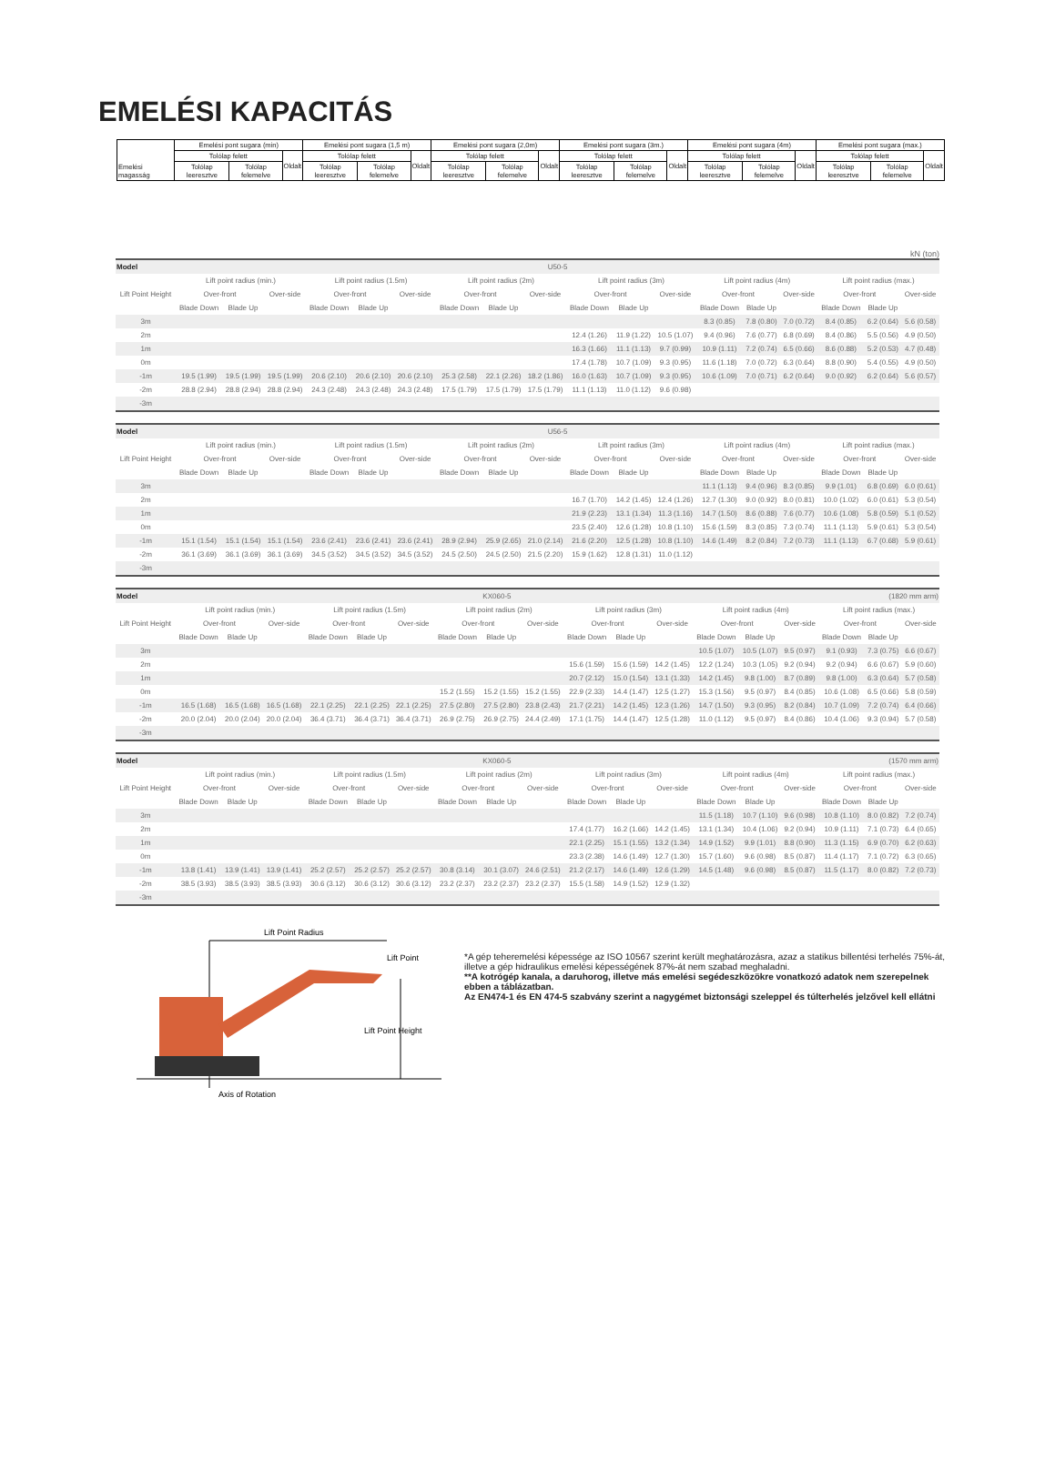EMELÉSI KAPACITÁS
| Emelési magasság | Emelési pont sugara (min) | | | Emelési pont sugara (1,5 m) | | | Emelési pont sugara (2,0m) | | | Emelési pont sugara (3m.) | | | Emelési pont sugara (4m) | | | Emelési pont sugara (max.) | | |
| | Tolólap felett | | Oldalt | Tolólap felett | | Oldalt | Tolólap felett | | Oldalt | Tolólap felett | | Oldalt | Tolólap felett | | Oldalt | Tolólap felett | | Oldalt |
| | Tolólap leeresztve | Tolólap felemelve | | Tolólap leeresztve | Tolólap felemelve | | Tolólap leeresztve | Tolólap felemelve | | Tolólap leeresztve | Tolólap felemelve | | Tolólap leeresztve | Tolólap felemelve | | Tolólap leeresztve | Tolólap felemelve | |
kN (ton)
| Model | U50-5 | | | | | | | | | | | | | | | | | |
| Lift Point Height | Lift point radius (min.) | | | Lift point radius (1.5m) | | | Lift point radius (2m) | | | Lift point radius (3m) | | | Lift point radius (4m) | | | Lift point radius (max.) | | |
| | Over-front | | Over-side | Over-front | | Over-side | Over-front | | Over-side | Over-front | | Over-side | Over-front | | Over-side | Over-front | | Over-side |
| | Blade Down | Blade Up | | Blade Down | Blade Up | | Blade Down | Blade Up | | Blade Down | Blade Up | | Blade Down | Blade Up | | Blade Down | Blade Up | |
| 3m | | | | | | | | | | | | | 8.3 (0.85) | 7.8 (0.80) | 7.0 (0.72) | 8.4 (0.85) | 6.2 (0.64) | 5.6 (0.58) |
| 2m | | | | | | | | | | 12.4 (1.26) | 11.9 (1.22) | 10.5 (1.07) | 9.4 (0.96) | 7.6 (0.77) | 6.8 (0.69) | 8.4 (0.86) | 5.5 (0.56) | 4.9 (0.50) |
| 1m | | | | | | | | | | 16.3 (1.66) | 11.1 (1.13) | 9.7 (0.99) | 10.9 (1.11) | 7.2 (0.74) | 6.5 (0.66) | 8.6 (0.88) | 5.2 (0.53) | 4.7 (0.48) |
| 0m | | | | | | | | | | 17.4 (1.78) | 10.7 (1.09) | 9.3 (0.95) | 11.6 (1.18) | 7.0 (0.72) | 6.3 (0.64) | 8.8 (0.90) | 5.4 (0.55) | 4.9 (0.50) |
| -1m | 19.5 (1.99) | 19.5 (1.99) | 19.5 (1.99) | 20.6 (2.10) | 20.6 (2.10) | 20.6 (2.10) | 25.3 (2.58) | 22.1 (2.26) | 18.2 (1.86) | 16.0 (1.63) | 10.7 (1.09) | 9.3 (0.95) | 10.6 (1.09) | 7.0 (0.71) | 6.2 (0.64) | 9.0 (0.92) | 6.2 (0.64) | 5.6 (0.57) |
| -2m | 28.8 (2.94) | 28.8 (2.94) | 28.8 (2.94) | 24.3 (2.48) | 24.3 (2.48) | 24.3 (2.48) | 17.5 (1.79) | 17.5 (1.79) | 17.5 (1.79) | 11.1 (1.13) | 11.0 (1.12) | 9.6 (0.98) | | | | | | |
| -3m | | | | | | | | | | | | | | | | | | |
| Model | U56-5 | | | | | | | | | | | | | | | | | |
| Lift Point Height | Lift point radius (min.) | | | Lift point radius (1.5m) | | | Lift point radius (2m) | | | Lift point radius (3m) | | | Lift point radius (4m) | | | Lift point radius (max.) | | |
| | Over-front | | Over-side | Over-front | | Over-side | Over-front | | Over-side | Over-front | | Over-side | Over-front | | Over-side | Over-front | | Over-side |
| | Blade Down | Blade Up | | Blade Down | Blade Up | | Blade Down | Blade Up | | Blade Down | Blade Up | | Blade Down | Blade Up | | Blade Down | Blade Up | |
| 3m | | | | | | | | | | | | | 11.1 (1.13) | 9.4 (0.96) | 8.3 (0.85) | 9.9 (1.01) | 6.8 (0.69) | 6.0 (0.61) |
| 2m | | | | | | | | | | 16.7 (1.70) | 14.2 (1.45) | 12.4 (1.26) | 12.7 (1.30) | 9.0 (0.92) | 8.0 (0.81) | 10.0 (1.02) | 6.0 (0.61) | 5.3 (0.54) |
| 1m | | | | | | | | | | 21.9 (2.23) | 13.1 (1.34) | 11.3 (1.16) | 14.7 (1.50) | 8.6 (0.88) | 7.6 (0.77) | 10.6 (1.08) | 5.8 (0.59) | 5.1 (0.52) |
| 0m | | | | | | | | | | 23.5 (2.40) | 12.6 (1.28) | 10.8 (1.10) | 15.6 (1.59) | 8.3 (0.85) | 7.3 (0.74) | 11.1 (1.13) | 5.9 (0.61) | 5.3 (0.54) |
| -1m | 15.1 (1.54) | 15.1 (1.54) | 15.1 (1.54) | 23.6 (2.41) | 23.6 (2.41) | 23.6 (2.41) | 28.9 (2.94) | 25.9 (2.65) | 21.0 (2.14) | 21.6 (2.20) | 12.5 (1.28) | 10.8 (1.10) | 14.6 (1.49) | 8.2 (0.84) | 7.2 (0.73) | 11.1 (1.13) | 6.7 (0.68) | 5.9 (0.61) |
| -2m | 36.1 (3.69) | 36.1 (3.69) | 36.1 (3.69) | 34.5 (3.52) | 34.5 (3.52) | 34.5 (3.52) | 24.5 (2.50) | 24.5 (2.50) | 21.5 (2.20) | 15.9 (1.62) | 12.8 (1.31) | 11.0 (1.12) | | | | | | |
| -3m | | | | | | | | | | | | | | | | | | |
| Model | KX060-5 | | | | | | | | | | | | | | | (1820 mm arm) | | |
| Lift Point Height | Lift point radius (min.) | | | Lift point radius (1.5m) | | | Lift point radius (2m) | | | Lift point radius (3m) | | | Lift point radius (4m) | | | Lift point radius (max.) | | |
| | Over-front | | Over-side | Over-front | | Over-side | Over-front | | Over-side | Over-front | | Over-side | Over-front | | Over-side | Over-front | | Over-side |
| | Blade Down | Blade Up | | Blade Down | Blade Up | | Blade Down | Blade Up | | Blade Down | Blade Up | | Blade Down | Blade Up | | Blade Down | Blade Up | |
| 3m | | | | | | | | | | | | | 10.5 (1.07) | 10.5 (1.07) | 9.5 (0.97) | 9.1 (0.93) | 7.3 (0.75) | 6.6 (0.67) |
| 2m | | | | | | | | | | 15.6 (1.59) | 15.6 (1.59) | 14.2 (1.45) | 12.2 (1.24) | 10.3 (1.05) | 9.2 (0.94) | 9.2 (0.94) | 6.6 (0.67) | 5.9 (0.60) |
| 1m | | | | | | | | | | 20.7 (2.12) | 15.0 (1.54) | 13.1 (1.33) | 14.2 (1.45) | 9.8 (1.00) | 8.7 (0.89) | 9.8 (1.00) | 6.3 (0.64) | 5.7 (0.58) |
| 0m | | | | | | | 15.2 (1.55) | 15.2 (1.55) | 15.2 (1.55) | 22.9 (2.33) | 14.4 (1.47) | 12.5 (1.27) | 15.3 (1.56) | 9.5 (0.97) | 8.4 (0.85) | 10.6 (1.08) | 6.5 (0.66) | 5.8 (0.59) |
| -1m | 16.5 (1.68) | 16.5 (1.68) | 16.5 (1.68) | 22.1 (2.25) | 22.1 (2.25) | 22.1 (2.25) | 27.5 (2.80) | 27.5 (2.80) | 23.8 (2.43) | 21.7 (2.21) | 14.2 (1.45) | 12.3 (1.26) | 14.7 (1.50) | 9.3 (0.95) | 8.2 (0.84) | 10.7 (1.09) | 7.2 (0.74) | 6.4 (0.66) |
| -2m | 20.0 (2.04) | 20.0 (2.04) | 20.0 (2.04) | 36.4 (3.71) | 36.4 (3.71) | 36.4 (3.71) | 26.9 (2.75) | 26.9 (2.75) | 24.4 (2.49) | 17.1 (1.75) | 14.4 (1.47) | 12.5 (1.28) | 11.0 (1.12) | 9.5 (0.97) | 8.4 (0.86) | 10.4 (1.06) | 9.3 (0.94) | 5.7 (0.58) |
| -3m | | | | | | | | | | | | | | | | | | |
| Model | KX060-5 | | | | | | | | | | | | | | | (1570 mm arm) | | |
| Lift Point Height | Lift point radius (min.) | | | Lift point radius (1.5m) | | | Lift point radius (2m) | | | Lift point radius (3m) | | | Lift point radius (4m) | | | Lift point radius (max.) | | |
| | Over-front | | Over-side | Over-front | | Over-side | Over-front | | Over-side | Over-front | | Over-side | Over-front | | Over-side | Over-front | | Over-side |
| | Blade Down | Blade Up | | Blade Down | Blade Up | | Blade Down | Blade Up | | Blade Down | Blade Up | | Blade Down | Blade Up | | Blade Down | Blade Up | |
| 3m | | | | | | | | | | | | | 11.5 (1.18) | 10.7 (1.10) | 9.6 (0.98) | 10.8 (1.10) | 8.0 (0.82) | 7.2 (0.74) |
| 2m | | | | | | | | | | 17.4 (1.77) | 16.2 (1.66) | 14.2 (1.45) | 13.1 (1.34) | 10.4 (1.06) | 9.2 (0.94) | 10.9 (1.11) | 7.1 (0.73) | 6.4 (0.65) |
| 1m | | | | | | | | | | 22.1 (2.25) | 15.1 (1.55) | 13.2 (1.34) | 14.9 (1.52) | 9.9 (1.01) | 8.8 (0.90) | 11.3 (1.15) | 6.9 (0.70) | 6.2 (0.63) |
| 0m | | | | | | | | | | 23.3 (2.38) | 14.6 (1.49) | 12.7 (1.30) | 15.7 (1.60) | 9.6 (0.98) | 8.5 (0.87) | 11.4 (1.17) | 7.1 (0.72) | 6.3 (0.65) |
| -1m | 13.8 (1.41) | 13.9 (1.41) | 13.9 (1.41) | 25.2 (2.57) | 25.2 (2.57) | 25.2 (2.57) | 30.8 (3.14) | 30.1 (3.07) | 24.6 (2.51) | 21.2 (2.17) | 14.6 (1.49) | 12.6 (1.29) | 14.5 (1.48) | 9.6 (0.98) | 8.5 (0.87) | 11.5 (1.17) | 8.0 (0.82) | 7.2 (0.73) |
| -2m | 38.5 (3.93) | 38.5 (3.93) | 38.5 (3.93) | 30.6 (3.12) | 30.6 (3.12) | 30.6 (3.12) | 23.2 (2.37) | 23.2 (2.37) | 23.2 (2.37) | 15.5 (1.58) | 14.9 (1.52) | 12.9 (1.32) | | | | | | |
| -3m | | | | | | | | | | | | | | | | | | |
Lift Point Radius
Lift Point
Lift Point Height
Axis of Rotation
*A gép teheremelési képessége az ISO 10567 szerint került meghatározásra, azaz a statikus billentési terhelés 75%-át,
illetve a gép hidraulikus emelési képességének 87%-át nem szabad meghaladni.
**A kotrógép kanala, a daruhorog, illetve más emelési segédeszközökre vonatkozó adatok nem szerepelnek ebben a táblázatban.
Az EN474-1 és EN 474-5 szabvány szerint a nagygémet biztonsági szeleppel és túlterhelés jelzővel kell ellátni